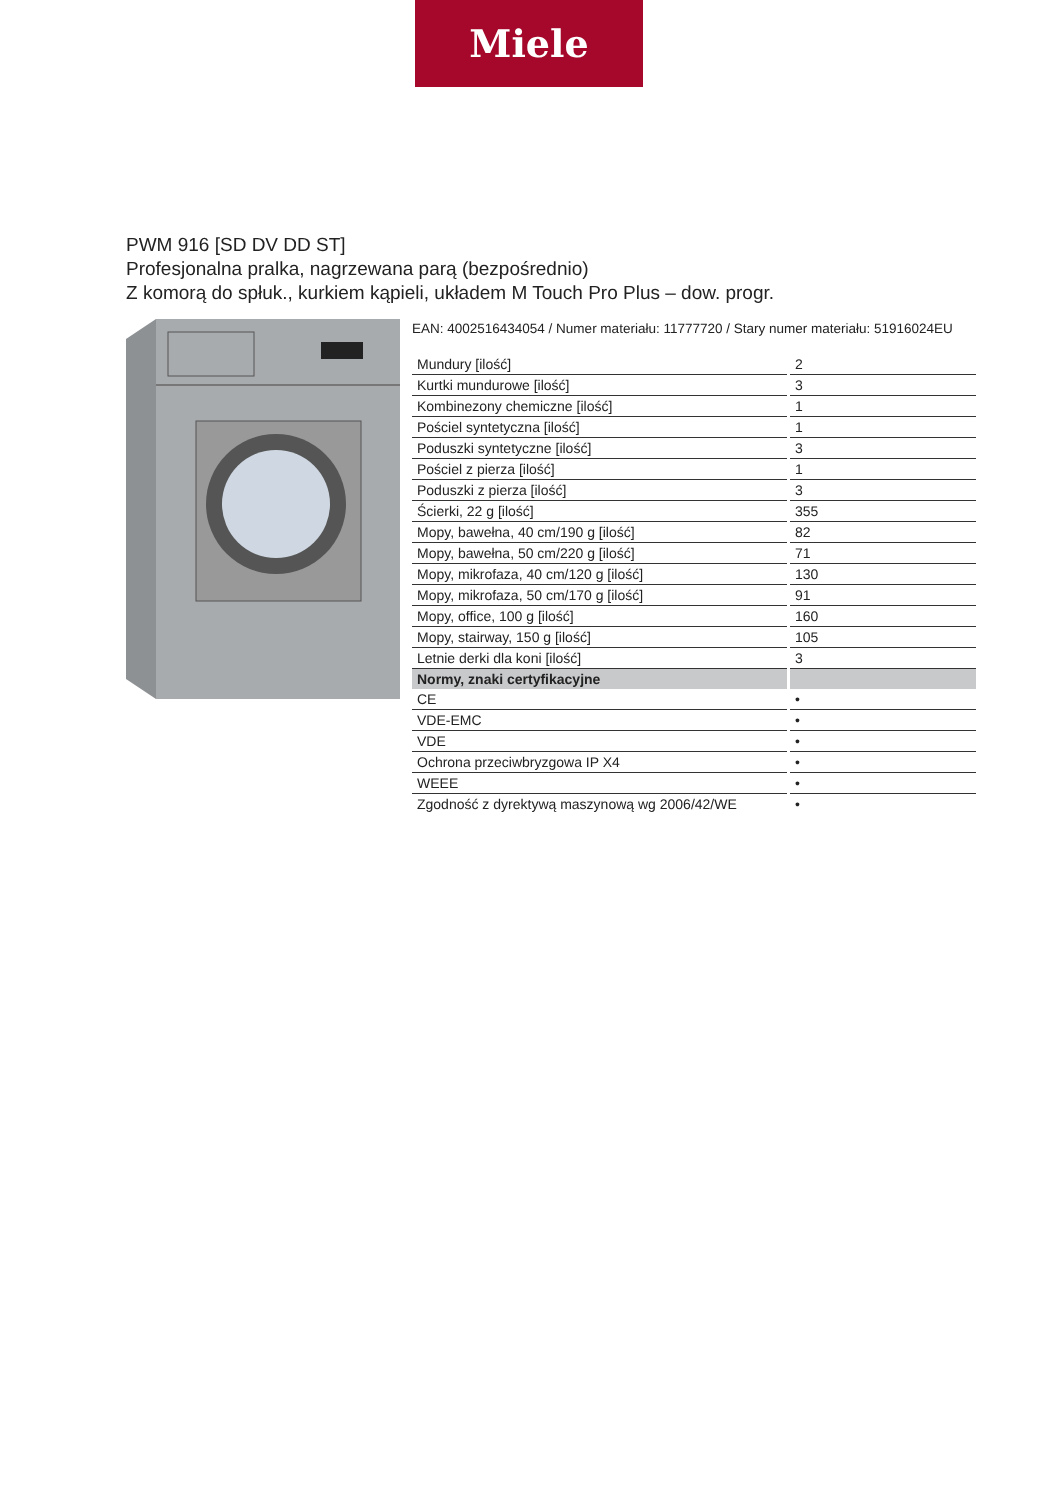Miele
PWM 916 [SD DV DD ST]
Profesjonalna pralka, nagrzewana parą (bezpośrednio)
Z komorą do spłuk., kurkiem kąpieli, układem M Touch Pro Plus – dow. progr.
EAN: 4002516434054 / Numer materiału: 11777720 / Stary numer materiału: 51916024EU
| Mundury [ilość] | 2 |
| Kurtki mundurowe [ilość] | 3 |
| Kombinezony chemiczne [ilość] | 1 |
| Pościel syntetyczna [ilość] | 1 |
| Poduszki syntetyczne [ilość] | 3 |
| Pościel z pierza [ilość] | 1 |
| Poduszki z pierza [ilość] | 3 |
| Ścierki, 22 g [ilość] | 355 |
| Mopy, bawełna, 40 cm/190 g [ilość] | 82 |
| Mopy, bawełna, 50 cm/220 g [ilość] | 71 |
| Mopy, mikrofaza, 40 cm/120 g [ilość] | 130 |
| Mopy, mikrofaza, 50 cm/170 g [ilość] | 91 |
| Mopy, office, 100 g [ilość] | 160 |
| Mopy, stairway, 150 g [ilość] | 105 |
| Letnie derki dla koni [ilość] | 3 |
| Normy, znaki certyfikacyjne | |
| CE | • |
| VDE-EMC | • |
| VDE | • |
| Ochrona przeciwbryzgowa IP X4 | • |
| WEEE | • |
| Zgodność z dyrektywą maszynową wg 2006/42/WE | • |